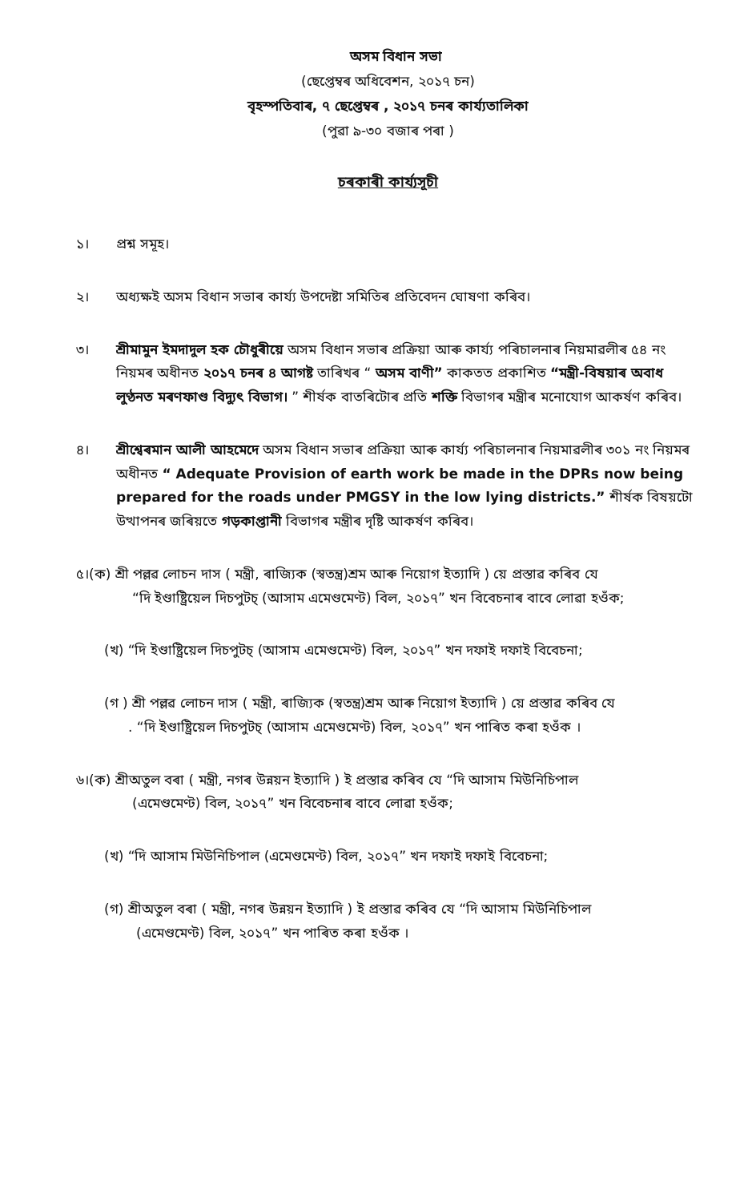অসম বিধান সভা
(ছেপ্তেম্বৰ অধিবেশন, ২০১৭ চন)
বৃহস্পতিবাৰ, ৭ ছেপ্তেম্বৰ , ২০১৭ চনৰ কাৰ্য্যতালিকা
(পুৱা ৯-৩০ বজাৰ পৰা )
চৰকাৰী কাৰ্য্যসূচী
১। প্ৰশ্ন সমূহ।
২। অধ্যক্ষই অসম বিধান সভাৰ কাৰ্য্য উপদেষ্টা সমিতিৰ প্ৰতিবেদন ঘোষণা কৰিব।
৩। শ্ৰীমামুন ইমদাদুল হক চৌধুৰীয়ে অসম বিধান সভাৰ প্ৰক্ৰিয়া আৰু কাৰ্য্য পৰিচালনাৰ নিয়মাৱলীৰ ৫৪ নং নিয়মৰ অধীনত ২০১৭ চনৰ ৪ আগষ্ট তাৰিখৰ “ অসম বাণী” কাকতত প্ৰকাশিত “মন্ত্ৰী-বিষয়াৰ অবাধ লুণ্ঠনত মৰণফাণ্ড বিদ্যুৎ বিভাগ। ” শীৰ্ষক বাতৰিটোৰ প্ৰতি শক্তি বিভাগৰ মন্ত্ৰীৰ মনোযোগ আকৰ্ষণ কৰিব।
৪। শ্ৰীশ্বেৰমান আলী আহমেদে অসম বিধান সভাৰ প্ৰক্ৰিয়া আৰু কাৰ্য্য পৰিচালনাৰ নিয়মাৱলীৰ ৩০১ নং নিয়মৰ অধীনত “ Adequate Provision of earth work be made in the DPRs now being prepared for the roads under PMGSY in the low lying districts.” শীৰ্ষক বিষয়টো উত্থাপনৰ জৰিয়তে গড়কাপ্তানী বিভাগৰ মন্ত্ৰীৰ দৃষ্টি আকৰ্ষণ কৰিব।
৫।(ক) শ্ৰী পল্লৱ লোচন দাস ( মন্ত্ৰী, ৰাজ্যিক (স্বতন্ত্ৰ)শ্ৰম আৰু নিয়োগ ইত্যাদি ) য়ে প্ৰস্তাৱ কৰিব যে
“দি ইণ্ডাষ্ট্ৰিয়েল দিচপুটচ্ (আসাম এমেণ্ডমেণ্ট) বিল, ২০১৭” খন বিবেচনাৰ বাবে লোৱা হওঁক;
(খ) “দি ইণ্ডাষ্ট্ৰিয়েল দিচপুটচ্ (আসাম এমেণ্ডমেণ্ট) বিল, ২০১৭” খন দফাই দফাই বিবেচনা;
(গ ) শ্ৰী পল্লৱ লোচন দাস ( মন্ত্ৰী, ৰাজ্যিক (স্বতন্ত্ৰ)শ্ৰম আৰু নিয়োগ ইত্যাদি ) য়ে প্ৰস্তাৱ কৰিব যে
. “দি ইণ্ডাষ্ট্ৰিয়েল দিচপুটচ্ (আসাম এমেণ্ডমেণ্ট) বিল, ২০১৭” খন পাৰিত কৰা হওঁক ।
৬।(ক) শ্ৰীঅতুল বৰা ( মন্ত্ৰী, নগৰ উন্নয়ন ইত্যাদি ) ই প্ৰস্তাৱ কৰিব যে “দি আসাম মিউনিচিপাল
(এমেণ্ডমেণ্ট) বিল, ২০১৭” খন বিবেচনাৰ বাবে লোৱা হওঁক;
(খ) “দি আসাম মিউনিচিপাল (এমেণ্ডমেণ্ট) বিল, ২০১৭” খন দফাই দফাই বিবেচনা;
(গ) শ্ৰীঅতুল বৰা ( মন্ত্ৰী, নগৰ উন্নয়ন ইত্যাদি ) ই প্ৰস্তাৱ কৰিব যে “দি আসাম মিউনিচিপাল
(এমেণ্ডমেণ্ট) বিল, ২০১৭” খন পাৰিত কৰা হওঁক ।